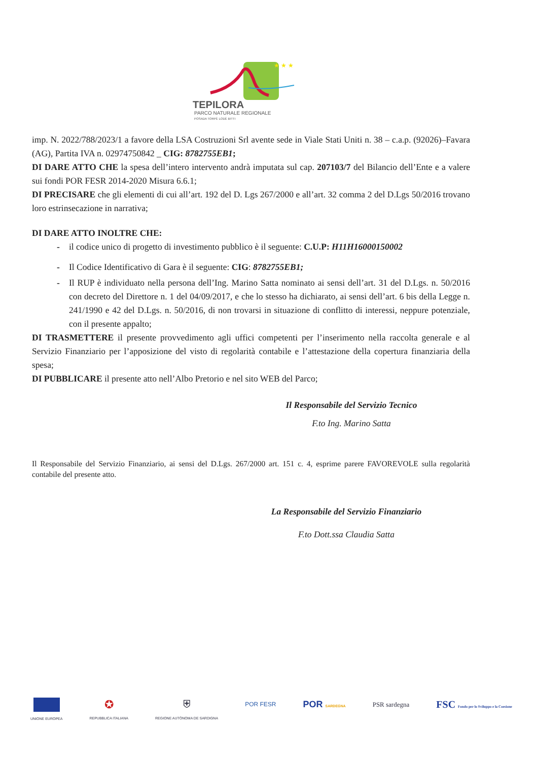★ ★ ★
TEPILORA
PARCO NATURALE REGIONALE
POSADA TORPÈ LODÈ BITTI
imp. N. 2022/788/2023/1 a favore della LSA Costruzioni Srl avente sede in Viale Stati Uniti n. 38 – c.a.p. (92026)–Favara (AG), Partita IVA n. 02974750842 _ CIG: 8782755EB1;
DI DARE ATTO CHE la spesa dell’intero intervento andrà imputata sul cap. 207103/7 del Bilancio dell’Ente e a valere sui fondi POR FESR 2014-2020 Misura 6.6.1;
DI PRECISARE che gli elementi di cui all’art. 192 del D. Lgs 267/2000 e all’art. 32 comma 2 del D.Lgs 50/2016 trovano loro estrinsecazione in narrativa;
DI DARE ATTO INOLTRE CHE:
- il codice unico di progetto di investimento pubblico è il seguente: C.U.P: H11H16000150002
- Il Codice Identificativo di Gara è il seguente: CIG: 8782755EB1;
- Il RUP è individuato nella persona dell’Ing. Marino Satta nominato ai sensi dell’art. 31 del D.Lgs. n. 50/2016 con decreto del Direttore n. 1 del 04/09/2017, e che lo stesso ha dichiarato, ai sensi dell’art. 6 bis della Legge n. 241/1990 e 42 del D.Lgs. n. 50/2016, di non trovarsi in situazione di conflitto di interessi, neppure potenziale, con il presente appalto;
DI TRASMETTERE il presente provvedimento agli uffici competenti per l’inserimento nella raccolta generale e al Servizio Finanziario per l’apposizione del visto di regolarità contabile e l’attestazione della copertura finanziaria della spesa;
DI PUBBLICARE il presente atto nell’Albo Pretorio e nel sito WEB del Parco;
Il Responsabile del Servizio Tecnico
F.to Ing. Marino Satta
Il Responsabile del Servizio Finanziario, ai sensi del D.Lgs. 267/2000 art. 151 c. 4, esprime parere FAVOREVOLE sulla regolarità contabile del presente atto.
La Responsabile del Servizio Finanziario
F.to Dott.ssa Claudia Satta
UNIONE EUROPEA
✪
REPUBBLICA ITALIANA
⛨
REGIONE AUTÒNOMA DE SARDIGNA
POR FESR
POR SARDEGNA
PSR sardegna
FSC Fondo per lo Sviluppo e la Coesione